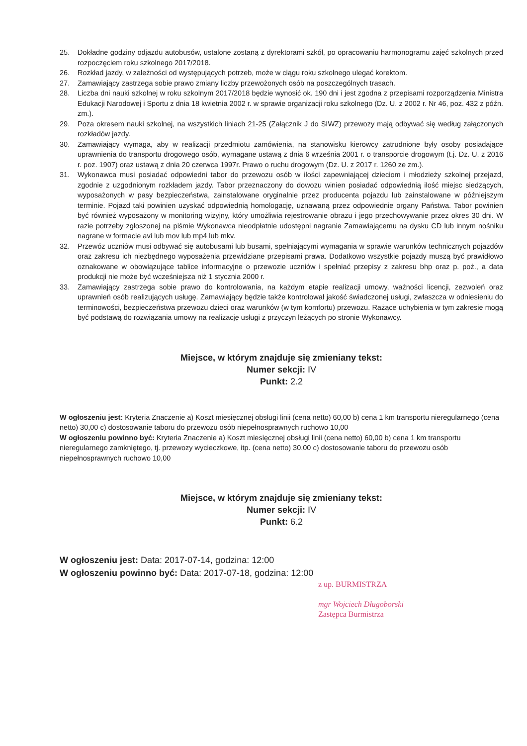25. Dokładne godziny odjazdu autobusów, ustalone zostaną z dyrektorami szkół, po opracowaniu harmonogramu zajęć szkolnych przed rozpoczęciem roku szkolnego 2017/2018.
26. Rozkład jazdy, w zależności od występujących potrzeb, może w ciągu roku szkolnego ulegać korektom.
27. Zamawiający zastrzega sobie prawo zmiany liczby przewożonych osób na poszczególnych trasach.
28. Liczba dni nauki szkolnej w roku szkolnym 2017/2018 będzie wynosić ok. 190 dni i jest zgodna z przepisami rozporządzenia Ministra Edukacji Narodowej i Sportu z dnia 18 kwietnia 2002 r. w sprawie organizacji roku szkolnego (Dz. U. z 2002 r. Nr 46, poz. 432 z późn. zm.).
29. Poza okresem nauki szkolnej, na wszystkich liniach 21-25 (Załącznik J do SIWZ) przewozy mają odbywać się według załączonych rozkładów jazdy.
30. Zamawiający wymaga, aby w realizacji przedmiotu zamówienia, na stanowisku kierowcy zatrudnione były osoby posiadające uprawnienia do transportu drogowego osób, wymagane ustawą z dnia 6 września 2001 r. o transporcie drogowym (t.j. Dz. U. z 2016 r. poz. 1907) oraz ustawą z dnia 20 czerwca 1997r. Prawo o ruchu drogowym (Dz. U. z 2017 r. 1260 ze zm.).
31. Wykonawca musi posiadać odpowiedni tabor do przewozu osób w ilości zapewniającej dzieciom i młodzieży szkolnej przejazd, zgodnie z uzgodnionym rozkładem jazdy. Tabor przeznaczony do dowozu winien posiadać odpowiednią ilość miejsc siedzących, wyposażonych w pasy bezpieczeństwa, zainstalowane oryginalnie przez producenta pojazdu lub zainstalowane w późniejszym terminie. Pojazd taki powinien uzyskać odpowiednią homologację, uznawaną przez odpowiednie organy Państwa. Tabor powinien być również wyposażony w monitoring wizyjny, który umożliwia rejestrowanie obrazu i jego przechowywanie przez okres 30 dni. W razie potrzeby zgłoszonej na piśmie Wykonawca nieodpłatnie udostępni nagranie Zamawiającemu na dysku CD lub innym nośniku nagrane w formacie avi lub mov lub mp4 lub mkv.
32. Przewóz uczniów musi odbywać się autobusami lub busami, spełniającymi wymagania w sprawie warunków technicznych pojazdów oraz zakresu ich niezbędnego wyposażenia przewidziane przepisami prawa. Dodatkowo wszystkie pojazdy muszą być prawidłowo oznakowane w obowiązujące tablice informacyjne o przewozie uczniów i spełniać przepisy z zakresu bhp oraz p. poż., a data produkcji nie może być wcześniejsza niż 1 stycznia 2000 r.
33. Zamawiający zastrzega sobie prawo do kontrolowania, na każdym etapie realizacji umowy, ważności licencji, zezwoleń oraz uprawnień osób realizujących usługę. Zamawiający będzie także kontrolował jakość świadczonej usługi, zwłaszcza w odniesieniu do terminowości, bezpieczeństwa przewozu dzieci oraz warunków (w tym komfortu) przewozu. Rażące uchybienia w tym zakresie mogą być podstawą do rozwiązania umowy na realizację usługi z przyczyn leżących po stronie Wykonawcy.
Miejsce, w którym znajduje się zmieniany tekst:
Numer sekcji: IV
Punkt: 2.2
W ogłoszeniu jest: Kryteria Znaczenie a) Koszt miesięcznej obsługi linii (cena netto) 60,00 b) cena 1 km transportu nieregularnego (cena netto) 30,00 c) dostosowanie taboru do przewozu osób niepełnosprawnych ruchowo 10,00
W ogłoszeniu powinno być: Kryteria Znaczenie a) Koszt miesięcznej obsługi linii (cena netto) 60,00 b) cena 1 km transportu nieregularnego zamkniętego, tj. przewozy wycieczkowe, itp. (cena netto) 30,00 c) dostosowanie taboru do przewozu osób niepełnosprawnych ruchowo 10,00
Miejsce, w którym znajduje się zmieniany tekst:
Numer sekcji: IV
Punkt: 6.2
W ogłoszeniu jest: Data: 2017-07-14, godzina: 12:00
W ogłoszeniu powinno być: Data: 2017-07-18, godzina: 12:00
z up. BURMISTRZA
mgr Wojciech Długoborski
Zastępca Burmistrza